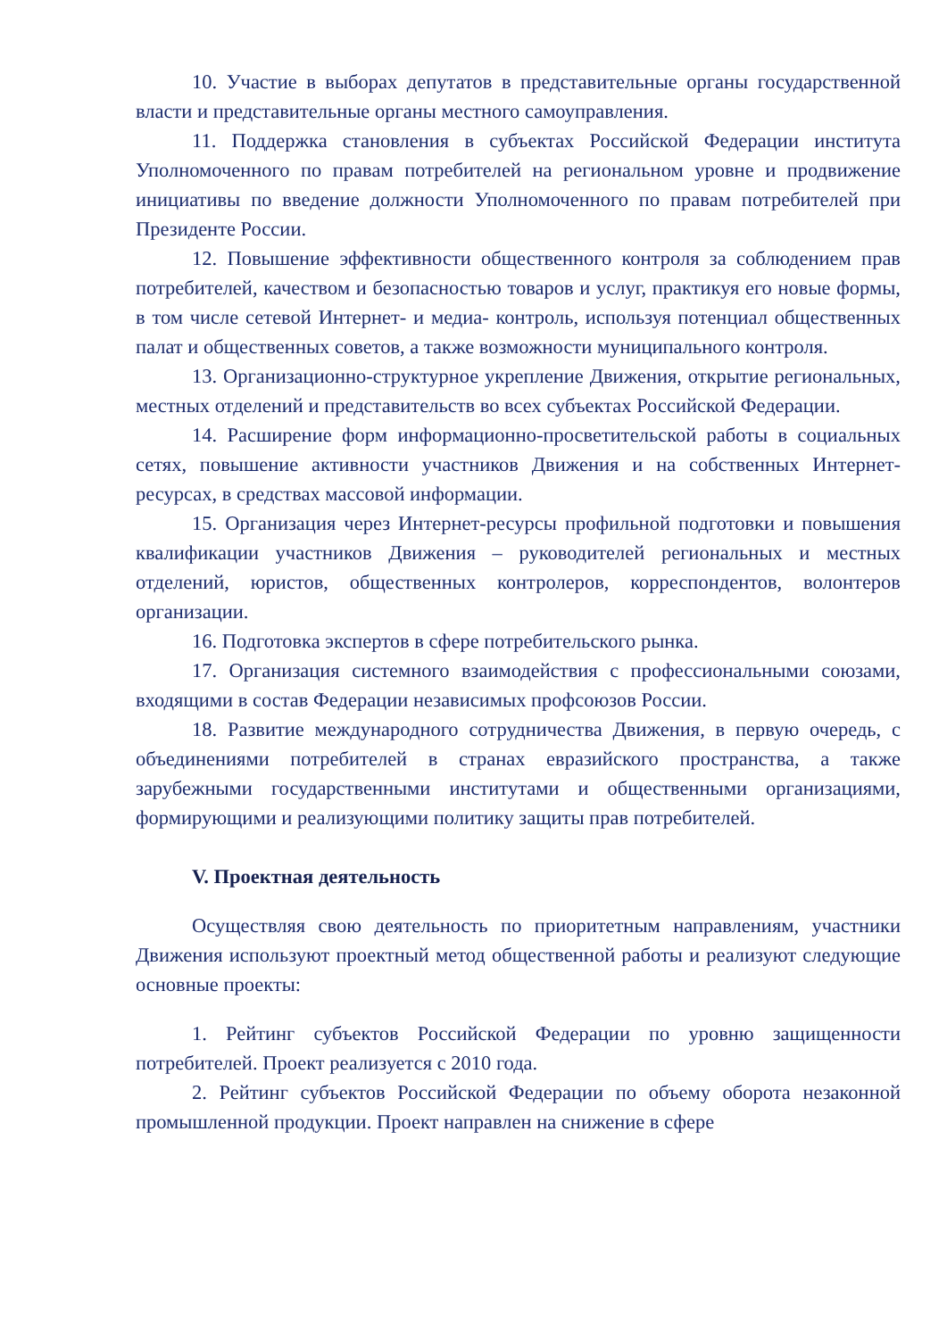10. Участие в выборах депутатов в представительные органы государственной власти и представительные органы местного самоуправления.
11. Поддержка становления в субъектах Российской Федерации института Уполномоченного по правам потребителей на региональном уровне и продвижение инициативы по введение должности Уполномоченного по правам потребителей при Президенте России.
12. Повышение эффективности общественного контроля за соблюдением прав потребителей, качеством и безопасностью товаров и услуг, практикуя его новые формы, в том числе сетевой Интернет- и медиа- контроль, используя потенциал общественных палат и общественных советов, а также возможности муниципального контроля.
13. Организационно-структурное укрепление Движения, открытие региональных, местных отделений и представительств во всех субъектах Российской Федерации.
14. Расширение форм информационно-просветительской работы в социальных сетях, повышение активности участников Движения и на собственных Интернет-ресурсах, в средствах массовой информации.
15. Организация через Интернет-ресурсы профильной подготовки и повышения квалификации участников Движения – руководителей региональных и местных отделений, юристов, общественных контролеров, корреспондентов, волонтеров организации.
16. Подготовка экспертов в сфере потребительского рынка.
17. Организация системного взаимодействия с профессиональными союзами, входящими в состав Федерации независимых профсоюзов России.
18. Развитие международного сотрудничества Движения, в первую очередь, с объединениями потребителей в странах евразийского пространства, а также зарубежными государственными институтами и общественными организациями, формирующими и реализующими политику защиты прав потребителей.
V. Проектная деятельность
Осуществляя свою деятельность по приоритетным направлениям, участники Движения используют проектный метод общественной работы и реализуют следующие основные проекты:
1. Рейтинг субъектов Российской Федерации по уровню защищенности потребителей. Проект реализуется с 2010 года.
2. Рейтинг субъектов Российской Федерации по объему оборота незаконной промышленной продукции. Проект направлен на снижение в сфере